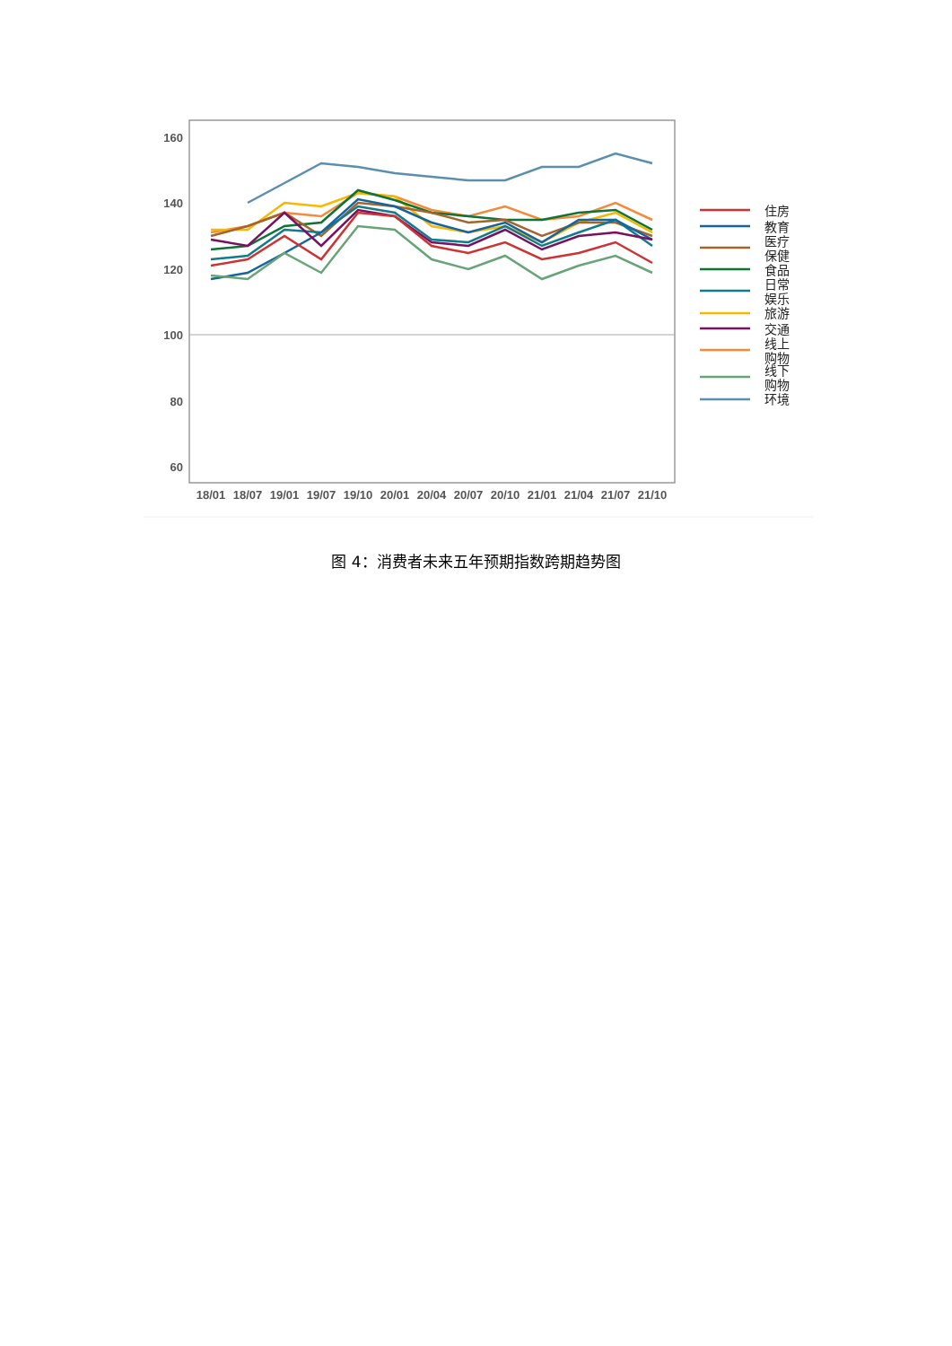160
140
120
100
80
60
18/01
18/07
19/01
19/07
19/10
20/01
20/04
20/07
20/10
21/01
21/04
21/07
21/10
住房
教育
医疗
保健
食品
日常
娱乐
旅游
交通
线上
购物
线下
购物
环境
图 4：消费者未来五年预期指数跨期趋势图